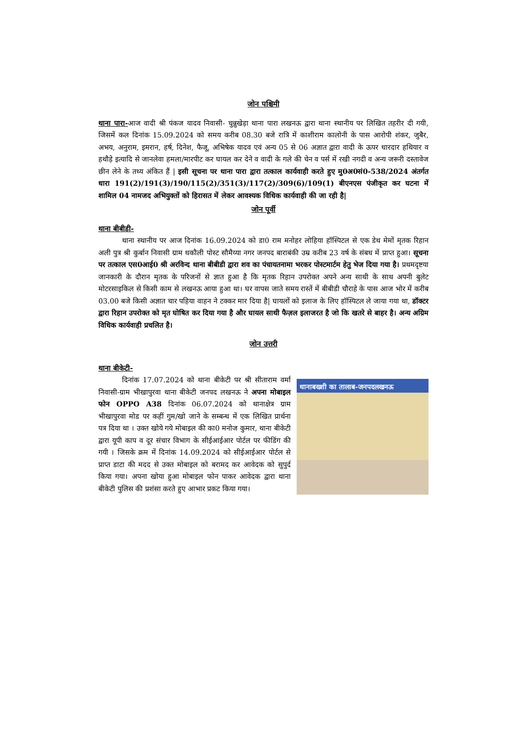जोन पश्चिमी
थाना पारा-आज वादी श्री पंकज यादव निवासी- चुन्नुखेड़ा थाना पारा लखनऊ द्वारा थाना स्थानीय पर लिखित तहरीर दी गयी, जिसमें कल दिनांक 15.09.2024 को समय करीब 08.30 बजे रात्रि में काशीराम कालोनी के पास आरोपी शंकर, जुबैर, अभय, अनुराम, इमरान, हर्ष, दिनेश, फैजू, अभिषेक यादव एवं अन्य 05 से 06 अज्ञात द्वारा वादी के ऊपर धारदार हथियार व हथौड़े इत्यादि से जानलेवा हमला/मारपीट कर घायल कर देने व वादी के गले की चेन व पर्स में रखी नगदी व अन्य जरूरी दस्तावेज छीन लेने के तथ्य अंकित हैं | इसी सूचना पर थाना पारा द्वारा तत्काल कार्यवाही करते हुए मु0अ0सं0-538/2024 अंतर्गत धारा 191(2)/191(3)/190/115(2)/351(3)/117(2)/309(6)/109(1) बीएनएस पंजीकृत कर घटना में शामिल 04 नामजद अभियुक्तों को हिरासत में लेकर आवश्यक विधिक कार्यवाही की जा रही है|
जोन पूर्वी
थाना बीबीडी-
थाना स्थानीय पर आज दिनांक 16.09.2024 को डा0 राम मनोहर लोहिया हॉस्पिटल से एक डेथ मेमों मृतक रिहान अली पुत्र श्री कुर्बान निवासी ग्राम धकौली पोस्ट सौमैय्या नगर जनपद बाराबंकी उम्र करीब 23 वर्ष के संबध में प्राप्त हुआ। सूचना पर तत्काल एस0आई0 श्री अरविन्द थाना बीबीडी द्वारा शव का पंचायतनामा भरकर पोस्टमार्टम हेतु भेज दिया गया है। प्रथमदृष्टया जानकारी के दौरान मृतक के परिजनों से ज्ञात हुआ है कि मृतक रिहान उपरोक्त अपने अन्य साथी के साथ अपनी बुलेट मोटरसाइकिल से किसी काम से लखनऊ आया हुआ था। घर वापस जाते समय रास्तें में बीबीडी चौराहे के पास आज भोर में करीब 03.00 बजे किसी अज्ञात चार पहिया वाहन ने टक्कर मार दिया है| घायलों को इलाज के लिए हॉस्पिटल ले जाया गया था, डॉक्टर द्वारा रिहान उपरोक्त को मृत घोषित कर दिया गया है और घायल साथी फैज़ल इलाजरत है जो कि खतरे से बाहर है। अन्य अग्रिम विधिक कार्यवाही प्रचलित है।
जोन उत्तरी
थाना बीकेटी-
दिनांक 17.07.2024 को थाना बीकेटी पर श्री सीताराम वर्मा निवासी-ग्राम भीखापुरवा थाना बीकेटी जनपद लखनऊ ने अपना मोबाइल फोन OPPO A38 दिनांक 06.07.2024 को थानाक्षेत्र ग्राम भीखापुरवा मोड पर कहीं गुम/खो जाने के सम्बन्ध में एक लिखित प्रार्थना पत्र दिया था । उक्त खोये गये मोबाइल की का0 मनोज कुमार, थाना बीकेटी द्वारा यूपी काप व दूर संचार विभाग के सीईआईआर पोर्टल पर फीडिंग की गयी । जिसके क्रम में दिनांक 14.09.2024 को सीईआईआर पोर्टल से प्राप्त डाटा की मदद से उक्त मोबाइल को बरामद कर आवेदक को सुपुर्द किया गया। अपना खोया हुआ मोबाइल फोन पाकर आवेदक द्वारा थाना बीकेटी पुलिस की प्रशंसा करते हुए आभार प्रकट किया गया।
थानाबख्शी का तालाब-जनपदलखनऊ